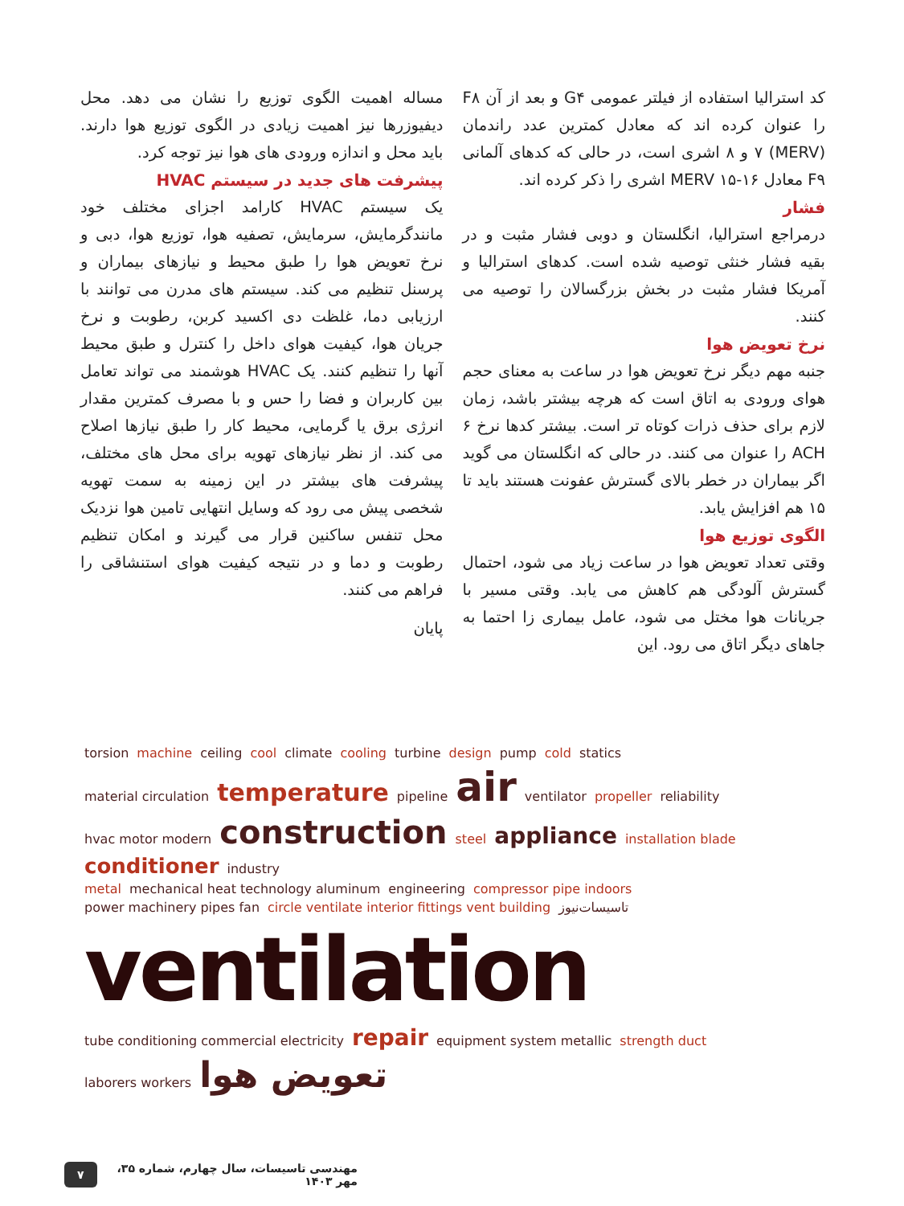کد استرالیا استفاده از فیلتر عمومی G۴ و بعد از آن F۸ را عنوان کرده اند که معادل کمترین عدد راندمان (MERV) ۷ و ۸ اشری است، در حالی که کدهای آلمانی F۹ معادل MERV ۱۵-۱۶ اشری را ذکر کرده اند.
فشار
درمراجع استرالیا، انگلستان و دوبی فشار مثبت و در بقیه فشار خنثی توصیه شده است. کدهای استرالیا و آمریکا فشار مثبت در بخش بزرگسالان را توصیه می کنند.
نرخ تعویض هوا
جنبه مهم دیگر نرخ تعویض هوا در ساعت به معنای حجم هوای ورودی به اتاق است که هرچه بیشتر باشد، زمان لازم برای حذف ذرات کوتاه تر است. بیشتر کدها نرخ ۶ ACH را عنوان می کنند. در حالی که انگلستان می گوید اگر بیماران در خطر بالای گسترش عفونت هستند باید تا ۱۵ هم افزایش یابد.
الگوی توزیع هوا
وقتی تعداد تعویض هوا در ساعت زیاد می شود، احتمال گسترش آلودگی هم کاهش می یابد. وقتی مسیر با جریانات هوا مختل می شود، عامل بیماری زا احتما به جاهای دیگر اتاق می رود. این
مساله اهمیت الگوی توزیع را نشان می دهد. محل دیفیوزرها نیز اهمیت زیادی در الگوی توزیع هوا دارند. باید محل و اندازه ورودی های هوا نیز توجه کرد.
پیشرفت های جدید در سیستم HVAC
یک سیستم HVAC کارامد اجزای مختلف خود مانندگرمایش، سرمایش، تصفیه هوا، توزیع هوا، دبی و نرخ تعویض هوا را طبق محیط و نیازهای بیماران و پرسنل تنظیم می کند. سیستم های مدرن می توانند با ارزیابی دما، غلظت دی اکسید کربن، رطوبت و نرخ جریان هوا، کیفیت هوای داخل را کنترل و طبق محیط آنها را تنظیم کنند. یک HVAC هوشمند می تواند تعامل بین کاربران و فضا را حس و با مصرف کمترین مقدار انرژی برق یا گرمایی، محیط کار را طبق نیازها اصلاح می کند. از نظر نیازهای تهویه برای محل های مختلف، پیشرفت های بیشتر در این زمینه به سمت تهویه شخصی پیش می رود که وسایل انتهایی تامین هوا نزدیک محل تنفس ساکنین قرار می گیرند و امکان تنظیم رطوبت و دما و در نتیجه کیفیت هوای استنشاقی را فراهم می کنند.
پایان
torsion machine ceiling cool climate cooling turbine design pump cold statics
material circulation temperature pipeline air ventilator propeller reliability
hvac motor modern construction steel appliance installation blade conditioner industry
metal mechanical heat technology aluminum engineering compressor pipe indoors
power machinery pipes fan circle ventilate interior fittings vent building تاسیسات‌نیوز ventilation
tube conditioning commercial electricity repair equipment system metallic strength duct laborers workers تعویض هوا
مهندسی تاسیسات، سال چهارم، شماره ۳۵، مهر ۱۴۰۳ ۷